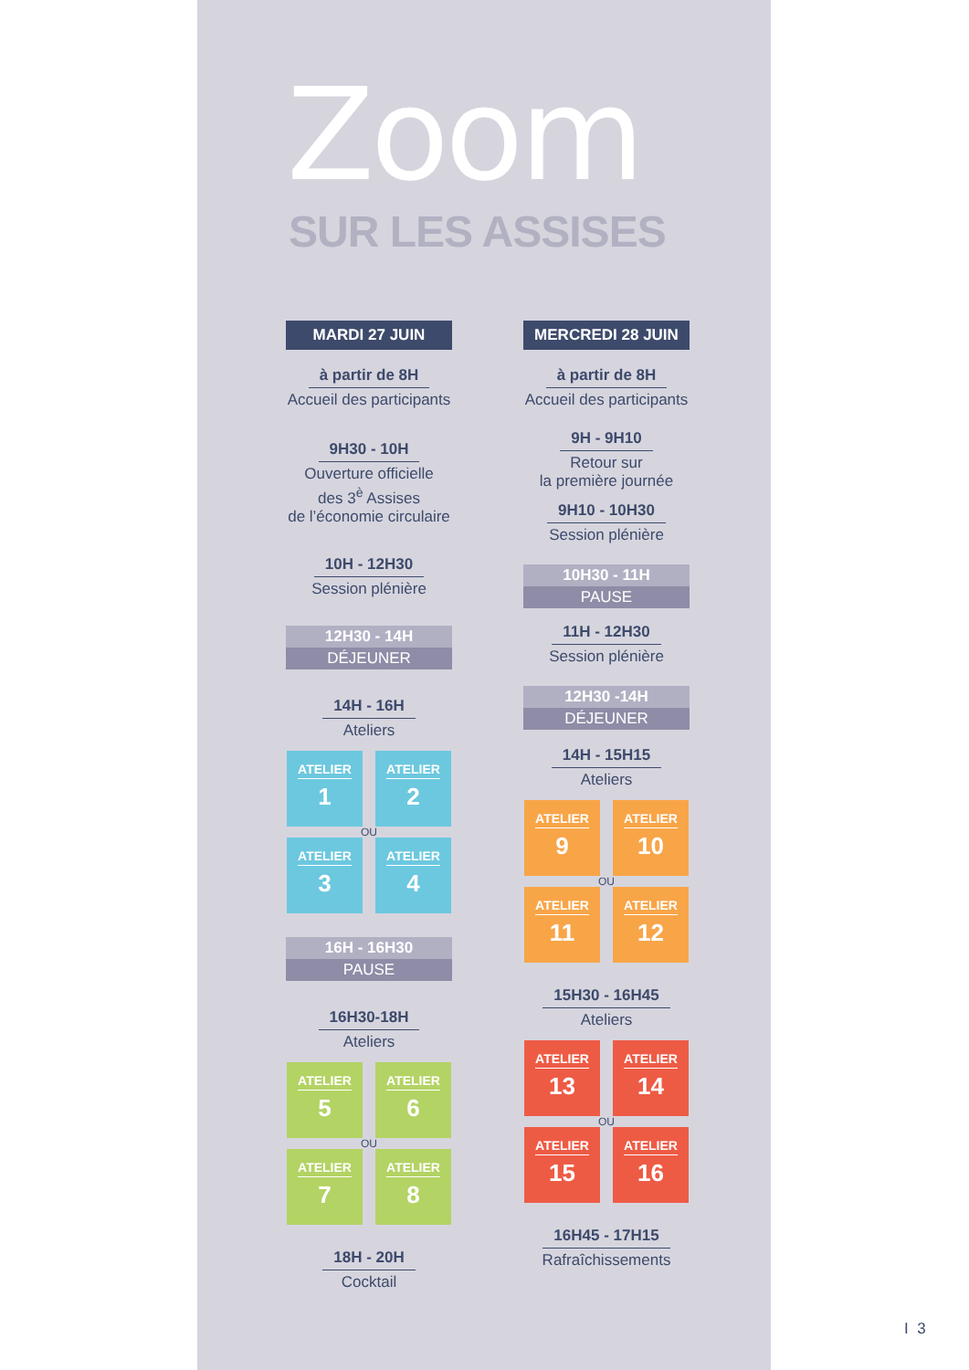Zoom
SUR LES ASSISES
MARDI 27 JUIN
à partir de 8H
Accueil des participants
9H30 - 10H
Ouverture officielle
des 3<sup>è</sup> Assises
de l’économie circulaire
10H - 12H30
Session plénière
12H30 - 14H
DÉJEUNER
14H - 16H
Ateliers
ATELIER
1
ATELIER
2
OU
ATELIER
3
ATELIER
4
16H - 16H30
PAUSE
16H30-18H
Ateliers
ATELIER
5
ATELIER
6
OU
ATELIER
7
ATELIER
8
18H - 20H
Cocktail
MERCREDI 28 JUIN
à partir de 8H
Accueil des participants
9H - 9H10
Retour sur
la première journée
9H10 - 10H30
Session plénière
10H30 - 11H
PAUSE
11H - 12H30
Session plénière
12H30 -14H
DÉJEUNER
14H - 15H15
Ateliers
ATELIER
9
ATELIER
10
OU
ATELIER
11
ATELIER
12
15H30 - 16H45
Ateliers
ATELIER
13
ATELIER
14
OU
ATELIER
15
ATELIER
16
16H45 - 17H15
Rafraîchissements
I 3